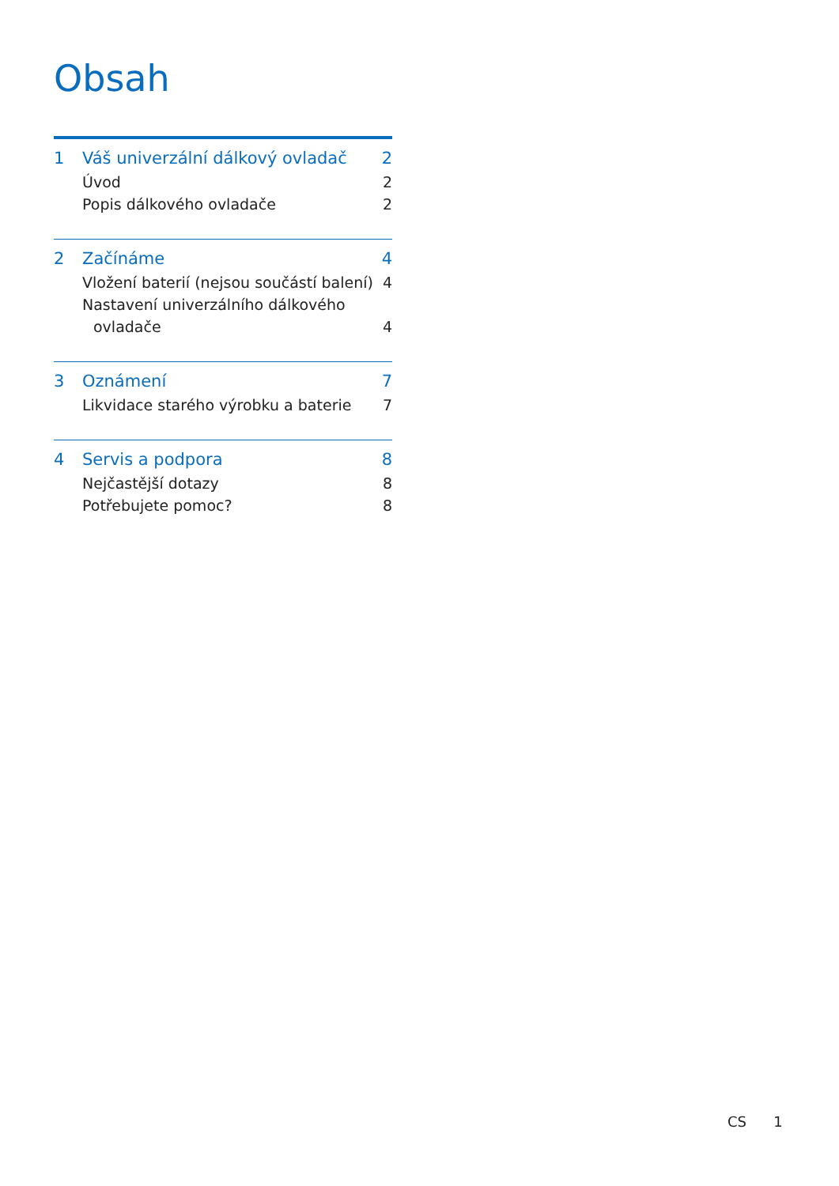Obsah
1 Váš univerzální dálkový ovladač 2
Úvod 2
Popis dálkového ovladače 2
2 Začínáme 4
Vložení baterií (nejsou součástí balení) 4
Nastavení univerzálního dálkového
ovladače
4
3 Oznámení 7
Likvidace starého výrobku a baterie 7
4 Servis a podpora 8
Nejčastější dotazy 8
Potřebujete pomoc? 8
CS 1